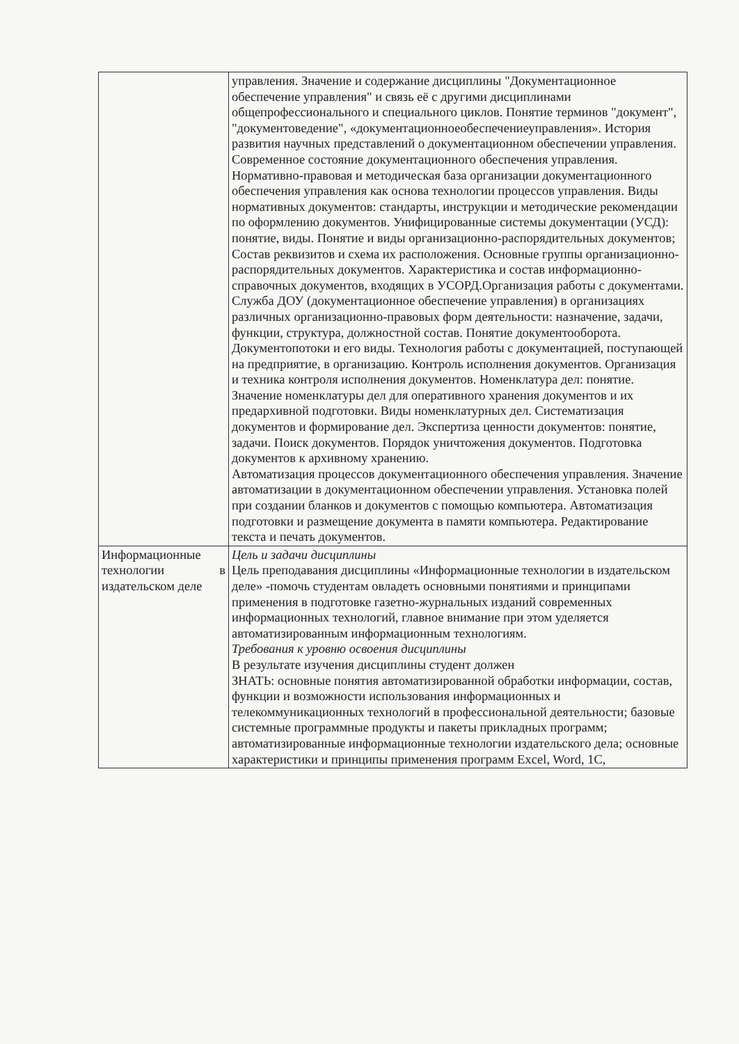| | управления. Значение и содержание дисциплины "Документационное обеспечение управления" и связь её с другими дисциплинами общепрофессионального и специального циклов. Понятие терминов "документ", "документоведение", «документационноеобеспечениеуправления». История развития научных представлений о документационном обеспечении управления. Современное состояние документационного обеспечения управления. Нормативно-правовая и методическая база организации документационного обеспечения управления как основа технологии процессов управления. Виды нормативных документов: стандарты, инструкции и методические рекомендации по оформлению документов. Унифицированные системы документации (УСД): понятие, виды. Понятие и виды организационно-распорядительных документов; Состав реквизитов и схема их расположения. Основные группы организационно-распорядительных документов. Характеристика и состав информационно-справочных документов, входящих в УСОРД.Организация работы с документами. Служба ДОУ (документационное обеспечение управления) в организациях различных организационно-правовых форм деятельности: назначение, задачи, функции, структура, должностной состав. Понятие документооборота. Документопотоки и его виды. Технология работы с документацией, поступающей на предприятие, в организацию. Контроль исполнения документов. Организация и техника контроля исполнения документов. Номенклатура дел: понятие. Значение номенклатуры дел для оперативного хранения документов и их предархивной подготовки. Виды номенклатурных дел. Систематизация документов и формирование дел. Экспертиза ценности документов: понятие, задачи. Поиск документов. Порядок уничтожения документов. Подготовка документов к архивному хранению. Автоматизация процессов документационного обеспечения управления. Значение автоматизации в документационном обеспечении управления. Установка полей при создании бланков и документов с помощью компьютера. Автоматизация подготовки и размещение документа в памяти компьютера. Редактирование текста и печать документов. |
| Информационные технологии в издательском деле | Цель и задачи дисциплины Цель преподавания дисциплины «Информационные технологии в издательском деле» -помочь студентам овладеть основными понятиями и принципами применения в подготовке газетно-журнальных изданий современных информационных технологий, главное внимание при этом уделяется автоматизированным информационным технологиям. Требования к уровню освоения дисциплины В результате изучения дисциплины студент должен ЗНАТЬ: основные понятия автоматизированной обработки информации, состав, функции и возможности использования информационных и телекоммуникационных технологий в профессиональной деятельности; базовые системные программные продукты и пакеты прикладных программ; автоматизированные информационные технологии издательского дела; основные характеристики и принципы применения программ Excel, Word, 1С, |